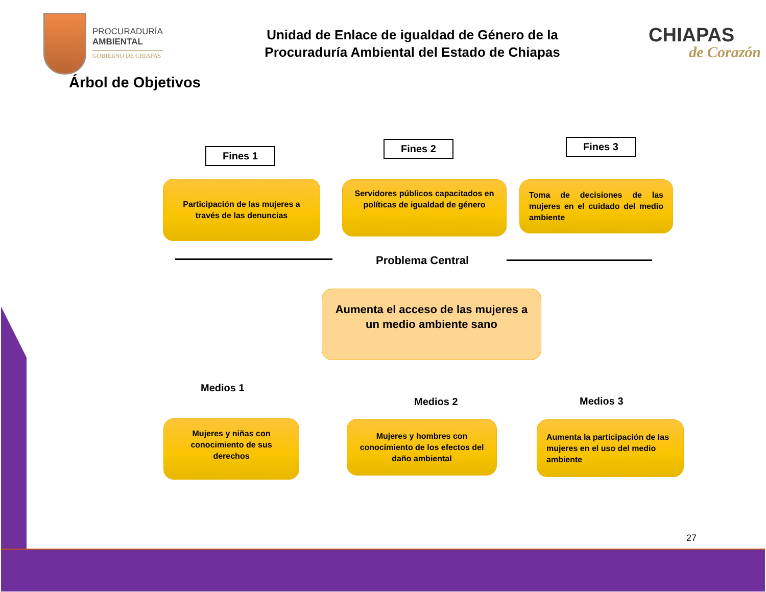PROCURADURÍA
AMBIENTAL
GOBIERNO DE CHIAPAS
Unidad de Enlace de igualdad de Género de la
Procuraduría Ambiental del Estado de Chiapas
CHIAPAS
de Corazón
Árbol de Objetivos
Fines 1
Fines 2 Fines 3
Participación de las mujeres a través de las denuncias
Servidores públicos capacitados en políticas de igualdad de género
Toma de decisiones de las mujeres en el cuidado del medio ambiente
Problema Central
Aumenta el acceso de las mujeres a un medio ambiente sano
Medios 1
Medios 2 Medios 3
Mujeres y niñas con conocimiento de sus derechos
Mujeres y hombres con conocimiento de los efectos del daño ambiental
Aumenta la participación de las mujeres en el uso del medio ambiente
27